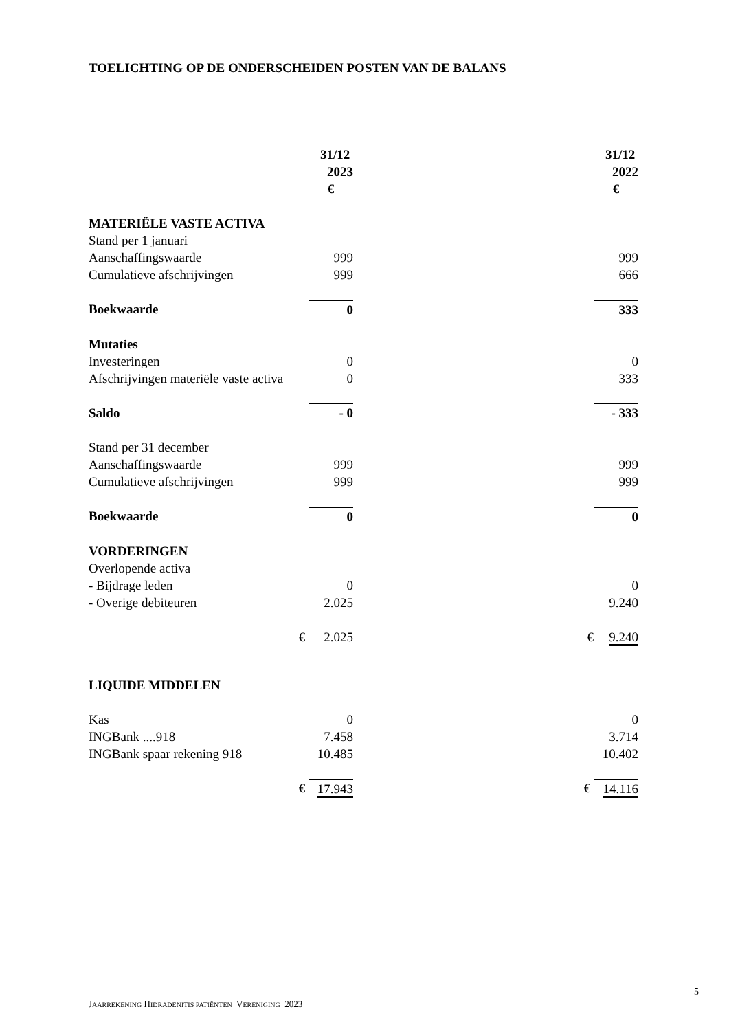TOELICHTING OP DE ONDERSCHEIDEN POSTEN VAN DE BALANS
| | 31/12 2023 | | 31/12 2022 |
| | € | | € |
| MATERIËLE VASTE ACTIVA | | | |
| Stand per 1 januari | | | |
| Aanschaffingswaarde | 999 | | 999 |
| Cumulatieve afschrijvingen | 999 | | 666 |
| Boekwaarde | 0 | | 333 |
| Mutaties | | | |
| Investeringen | 0 | | 0 |
| Afschrijvingen materiële vaste activa | 0 | | 333 |
| Saldo | - 0 | | - 333 |
| Stand per 31 december | | | |
| Aanschaffingswaarde | 999 | | 999 |
| Cumulatieve afschrijvingen | 999 | | 999 |
| Boekwaarde | 0 | | 0 |
| VORDERINGEN | | | |
| Overlopende activa | | | |
| - Bijdrage leden | 0 | | 0 |
| - Overige debiteuren | 2.025 | | 9.240 |
| € | 2.025 | € | 9.240 |
| LIQUIDE MIDDELEN | | | |
| Kas | 0 | | 0 |
| INGBank ....918 | 7.458 | | 3.714 |
| INGBank spaar rekening 918 | 10.485 | | 10.402 |
| € | 17.943 | € | 14.116 |
5
JAARREKENING HIDRADENITIS PATIËNTEN VERENIGING 2023